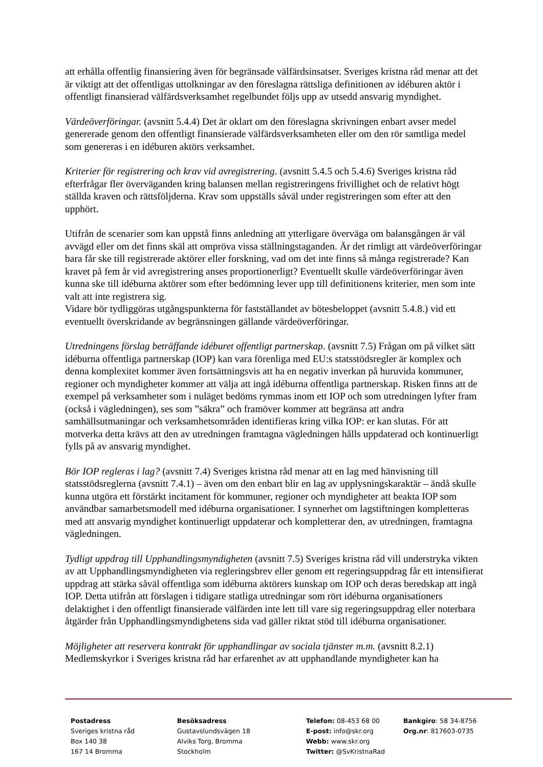att erhålla offentlig finansiering även för begränsade välfärdsinsatser. Sveriges kristna råd menar att det är viktigt att det offentligas uttolkningar av den föreslagna rättsliga definitionen av idéburen aktör i offentligt finansierad välfärdsverksamhet regelbundet följs upp av utsedd ansvarig myndighet.
Värdeöverföringar. (avsnitt 5.4.4) Det är oklart om den föreslagna skrivningen enbart avser medel genererade genom den offentligt finansierade välfärdsverksamheten eller om den rör samtliga medel som genereras i en idéburen aktörs verksamhet.
Kriterier för registrering och krav vid avregistrering. (avsnitt 5.4.5 och 5.4.6) Sveriges kristna råd efterfrågar fler överväganden kring balansen mellan registreringens frivillighet och de relativt högt ställda kraven och rättsföljderna. Krav som uppställs såväl under registreringen som efter att den upphört.
Utifrån de scenarier som kan uppstå finns anledning att ytterligare överväga om balansgången är väl avvägd eller om det finns skäl att ompröva vissa ställningstaganden. Är det rimligt att värdeöverföringar bara får ske till registrerade aktörer eller forskning, vad om det inte finns så många registrerade? Kan kravet på fem år vid avregistrering anses proportionerligt? Eventuellt skulle värdeöverföringar även kunna ske till idéburna aktörer som efter bedömning lever upp till definitionens kriterier, men som inte valt att inte registrera sig.
Vidare bör tydliggöras utgångspunkterna för fastställandet av bötesbeloppet (avsnitt 5.4.8.) vid ett eventuellt överskridande av begränsningen gällande värdeöverföringar.
Utredningens förslag beträffande idéburet offentligt partnerskap. (avsnitt 7.5) Frågan om på vilket sätt idéburna offentliga partnerskap (IOP) kan vara förenliga med EU:s statsstödsregler är komplex och denna komplexitet kommer även fortsättningsvis att ha en negativ inverkan på huruvida kommuner, regioner och myndigheter kommer att välja att ingå idéburna offentliga partnerskap. Risken finns att de exempel på verksamheter som i nuläget bedöms rymmas inom ett IOP och som utredningen lyfter fram (också i vägledningen), ses som ”säkra” och framöver kommer att begränsa att andra samhällsutmaningar och verksamhetsområden identifieras kring vilka IOP: er kan slutas. För att motverka detta krävs att den av utredningen framtagna vägledningen hålls uppdaterad och kontinuerligt fylls på av ansvarig myndighet.
Bör IOP regleras i lag? (avsnitt 7.4) Sveriges kristna råd menar att en lag med hänvisning till statsstödsreglerna (avsnitt 7.4.1) – även om den enbart blir en lag av upplysningskaraktär – ändå skulle kunna utgöra ett förstärkt incitament för kommuner, regioner och myndigheter att beakta IOP som användbar samarbetsmodell med idéburna organisationer. I synnerhet om lagstiftningen kompletteras med att ansvarig myndighet kontinuerligt uppdaterar och kompletterar den, av utredningen, framtagna vägledningen.
Tydligt uppdrag till Upphandlingsmyndigheten (avsnitt 7.5) Sveriges kristna råd vill understryka vikten av att Upphandlingsmyndigheten via regleringsbrev eller genom ett regeringsuppdrag får ett intensifierat uppdrag att stärka såväl offentliga som idéburna aktörers kunskap om IOP och deras beredskap att ingå IOP. Detta utifrån att förslagen i tidigare statliga utredningar som rört idéburna organisationers delaktighet i den offentligt finansierade välfärden inte lett till vare sig regeringsuppdrag eller noterbara åtgärder från Upphandlingsmyndighetens sida vad gäller riktat stöd till idéburna organisationer.
Möjligheter att reservera kontrakt för upphandlingar av sociala tjänster m.m. (avsnitt 8.2.1) Medlemskyrkor i Sveriges kristna råd har erfarenhet av att upphandlande myndigheter kan ha
Postadress
Sveriges kristna råd
Box 140 38
167 14 Bromma
Besöksadress
Gustavslundsvägen 18
Alviks Torg, Bromma
Stockholm
Telefon: 08-453 68 00
E-post: info@skr.org
Webb: www.skr.org
Twitter: @SvKristnaRad
Bankgiro: 58 34-8756
Org.nr: 817603-0735